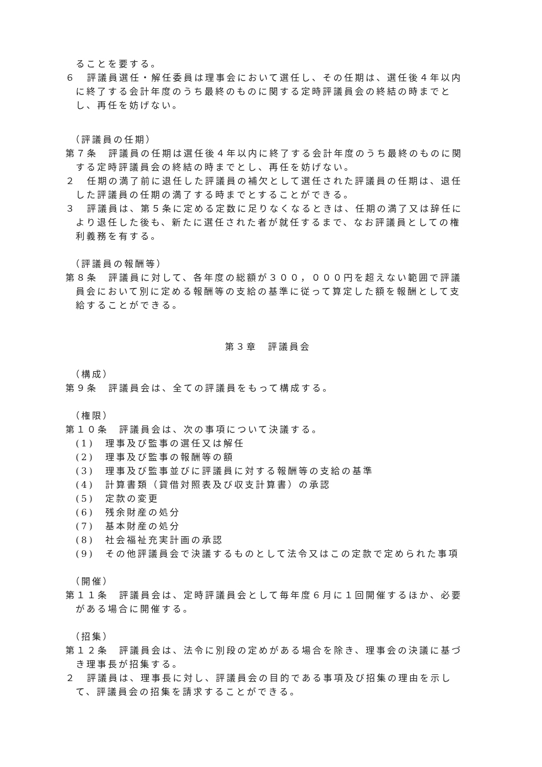ることを要する。
６　評議員選任・解任委員は理事会において選任し、その任期は、選任後４年以内に終了する会計年度のうち最終のものに関する定時評議員会の終結の時までとし、再任を妨げない。
（評議員の任期）
第７条　評議員の任期は選任後４年以内に終了する会計年度のうち最終のものに関する定時評議員会の終結の時までとし、再任を妨げない。
２　任期の満了前に退任した評議員の補欠として選任された評議員の任期は、退任した評議員の任期の満了する時までとすることができる。
３　評議員は、第５条に定める定数に足りなくなるときは、任期の満了又は辞任により退任した後も、新たに選任された者が就任するまで、なお評議員としての権利義務を有する。
（評議員の報酬等）
第８条　評議員に対して、各年度の総額が３００，０００円を超えない範囲で評議員会において別に定める報酬等の支給の基準に従って算定した額を報酬として支給することができる。
第３章　評議員会
（構成）
第９条　評議員会は、全ての評議員をもって構成する。
（権限）
第１０条　評議員会は、次の事項について決議する。
(1)　理事及び監事の選任又は解任
(2)　理事及び監事の報酬等の額
(3)　理事及び監事並びに評議員に対する報酬等の支給の基準
(4)　計算書類（貸借対照表及び収支計算書）の承認
(5)　定款の変更
(6)　残余財産の処分
(7)　基本財産の処分
(8)　社会福祉充実計画の承認
(9)　その他評議員会で決議するものとして法令又はこの定款で定められた事項
（開催）
第１１条　評議員会は、定時評議員会として毎年度６月に１回開催するほか、必要がある場合に開催する。
（招集）
第１２条　評議員会は、法令に別段の定めがある場合を除き、理事会の決議に基づき理事長が招集する。
２　評議員は、理事長に対し、評議員会の目的である事項及び招集の理由を示して、評議員会の招集を請求することができる。